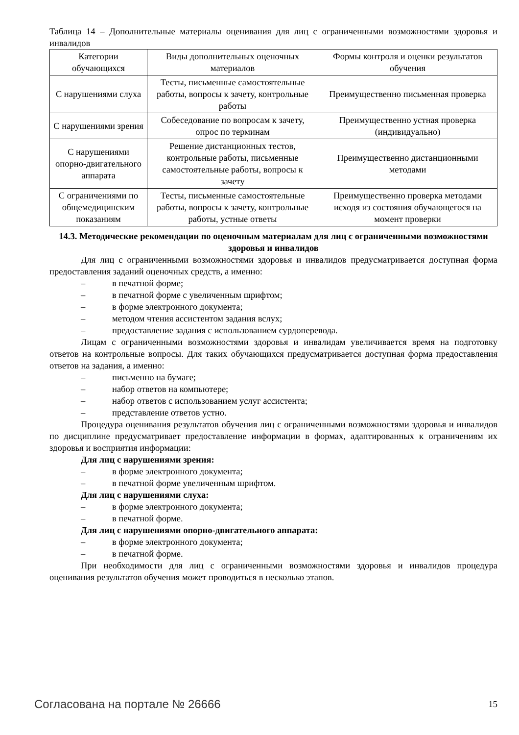Таблица 14 – Дополнительные материалы оценивания для лиц с ограниченными возможностями здоровья и инвалидов
| Категории обучающихся | Виды дополнительных оценочных материалов | Формы контроля и оценки результатов обучения |
| С нарушениями слуха | Тесты, письменные самостоятельные работы, вопросы к зачету, контрольные работы | Преимущественно письменная проверка |
| С нарушениями зрения | Собеседование по вопросам к зачету, опрос по терминам | Преимущественно устная проверка (индивидуально) |
| С нарушениями опорно-двигательного аппарата | Решение дистанционных тестов, контрольные работы, письменные самостоятельные работы, вопросы к зачету | Преимущественно дистанционными методами |
| С ограничениями по общемедицинским показаниям | Тесты, письменные самостоятельные работы, вопросы к зачету, контрольные работы, устные ответы | Преимущественно проверка методами исходя из состояния обучающегося на момент проверки |
14.3. Методические рекомендации по оценочным материалам для лиц с ограниченными возможностями здоровья и инвалидов
Для лиц с ограниченными возможностями здоровья и инвалидов предусматривается доступная форма предоставления заданий оценочных средств, а именно:
– в печатной форме;
– в печатной форме с увеличенным шрифтом;
– в форме электронного документа;
– методом чтения ассистентом задания вслух;
– предоставление задания с использованием сурдоперевода.
Лицам с ограниченными возможностями здоровья и инвалидам увеличивается время на подготовку ответов на контрольные вопросы. Для таких обучающихся предусматривается доступная форма предоставления ответов на задания, а именно:
– письменно на бумаге;
– набор ответов на компьютере;
– набор ответов с использованием услуг ассистента;
– представление ответов устно.
Процедура оценивания результатов обучения лиц с ограниченными возможностями здоровья и инвалидов по дисциплине предусматривает предоставление информации в формах, адаптированных к ограничениям их здоровья и восприятия информации:
Для лиц с нарушениями зрения:
– в форме электронного документа;
– в печатной форме увеличенным шрифтом.
Для лиц с нарушениями слуха:
– в форме электронного документа;
– в печатной форме.
Для лиц с нарушениями опорно-двигательного аппарата:
– в форме электронного документа;
– в печатной форме.
При необходимости для лиц с ограниченными возможностями здоровья и инвалидов процедура оценивания результатов обучения может проводиться в несколько этапов.
Согласована на портале № 26666 15